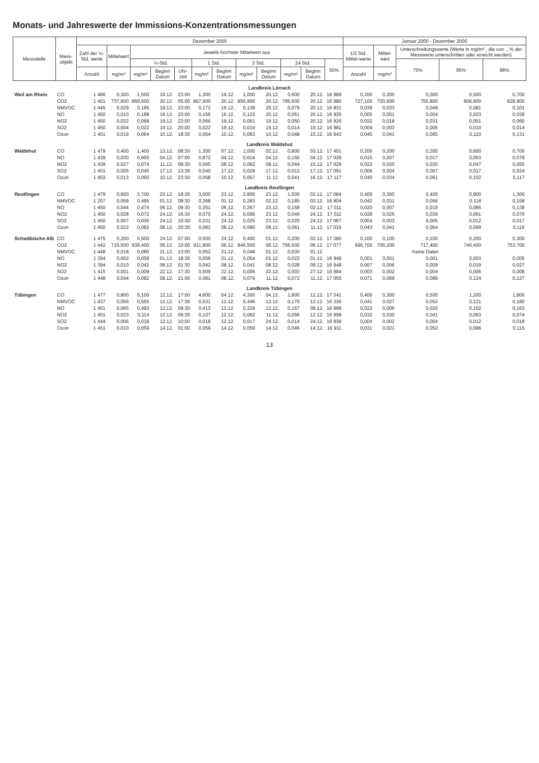Monats- und Jahreswerte der Immissions-Konzentrationsmessungen
| Messstelle | Mess- objekt | Dezember 2000 | | | | | | | | | | | | Januar 2000 - Dezember 2000 | | | | |
| --- | --- | --- | --- | --- | --- | --- | --- | --- | --- | --- | --- | --- | --- | --- | --- | --- | --- | --- |
| | | Zahl der ½-Std. werte | Mittelwert | Jeweils höchster Mittelwert aus | | | | | | | | | | 1/2 Std. Mittel-werte | Mittel-wert | Unterschreitungswerte (Werte in mg/m³ , die von ...% der Messwerte unterschritten oder erreicht werden) | | |
| | | | | ½-Std. | | | 1 Std. | | 3 Std. | | 24 Std. | | 50% | | | 75% | 95% | 98% |
| | | Anzahl | mg/m³ | mg/m³ | Beginn Datum | Uhr-zeit | mg/m³ | Beginn Datum | mg/m³ | Beginn Datum | mg/m³ | Beginn Datum | | Anzahl | mg/m³ | | | |
| Landkreis Lörrach | | | | | | | | | | | | | | | | | | |
| Weil am Rhein | CO | 1 480 | 0,300 | 1,500 | 19.12. | 23:00 | 1,300 | 19.12. | 1,000 | 20.12. | 0,600 | 20.12. | 16 989 | 0,200 | 0,200 | 0,300 | 0,500 | 0,700 |
| | CO2 | 1 451 | 737,600 | 868,600 | 20.12. | 05:00 | 867,500 | 20.12. | 850,900 | 20.12. | 785,600 | 20.12. | 16 980 | 727,100 | 720,600 | 755,800 | 806,900 | 828,900 |
| | NMVOC | 1 445 | 0,029 | 0,195 | 19.12. | 23:00 | 0,172 | 19.12. | 0,138 | 20.12. | 0,079 | 20.12. | 16 831 | 0,039 | 0,033 | 0,049 | 0,081 | 0,101 |
| | NO | 1 450 | 0,010 | 0,188 | 19.12. | 23:00 | 0,156 | 19.12. | 0,123 | 20.12. | 0,051 | 20.12. | 16 926 | 0,005 | 0,001 | 0,004 | 0,023 | 0,038 |
| | NO2 | 1 450 | 0,032 | 0,068 | 19.12. | 23:00 | 0,066 | 19.12. | 0,061 | 19.12. | 0,050 | 20.12. | 16 926 | 0,022 | 0,018 | 0,031 | 0,051 | 0,060 |
| | SO2 | 1 450 | 0,004 | 0,022 | 19.12. | 20:00 | 0,022 | 19.12. | 0,019 | 19.12. | 0,014 | 19.12. | 16 981 | 0,004 | 0,003 | 0,005 | 0,010 | 0,014 |
| | Ozon | 1 451 | 0,019 | 0,064 | 10.12. | 18:30 | 0,064 | 10.12. | 0,063 | 10.12. | 0,048 | 15.12. | 16 643 | 0,045 | 0,041 | 0,065 | 0,110 | 0,131 |
| Landkreis Waldshut | | | | | | | | | | | | | | | | | | |
| Waldshut | CO | 1 479 | 0,400 | 1,400 | 13.12. | 08:30 | 1,200 | 07.12. | 1,000 | 02.12. | 0,800 | 03.12. | 17 451 | 0,200 | 0,200 | 0,300 | 0,600 | 0,700 |
| | NO | 1 439 | 0,030 | 0,950 | 04.12. | 07:00 | 0,872 | 04.12. | 0,614 | 04.12. | 0,155 | 04.12. | 17 029 | 0,015 | 0,007 | 0,017 | 0,053 | 0,079 |
| | NO2 | 1 439 | 0,027 | 0,074 | 11.12. | 08:30 | 0,065 | 08.12. | 0,062 | 08.12. | 0,044 | 15.12. | 17 029 | 0,022 | 0,020 | 0,030 | 0,047 | 0,055 |
| | SO2 | 1 451 | 0,005 | 0,045 | 17.12. | 13:30 | 0,040 | 17.12. | 0,028 | 17.12. | 0,012 | 17.12. | 17 091 | 0,006 | 0,004 | 0,007 | 0,017 | 0,024 |
| | Ozon | 1 453 | 0,013 | 0,060 | 10.12. | 23:30 | 0,058 | 10.12. | 0,057 | 11.12. | 0,041 | 16.12. | 17 117 | 0,040 | 0,034 | 0,061 | 0,102 | 0,117 |
| Landkreis Reutlingen | | | | | | | | | | | | | | | | | | |
| Reutlingen | CO | 1 479 | 0,600 | 3,700 | 23.12. | 18:30 | 3,000 | 23.12. | 2,800 | 23.12. | 1,500 | 02.12. | 17 084 | 0,400 | 0,300 | 0,400 | 0,900 | 1,300 |
| | NMVOC | 1 207 | 0,059 | 0,495 | 01.12. | 08:30 | 0,368 | 01.12. | 0,283 | 02.12. | 0,185 | 02.12. | 16 804 | 0,042 | 0,031 | 0,056 | 0,118 | 0,158 |
| | NO | 1 450 | 0,044 | 0,474 | 06.12. | 09:30 | 0,351 | 06.12. | 0,267 | 23.12. | 0,158 | 02.12. | 17 011 | 0,020 | 0,007 | 0,019 | 0,086 | 0,138 |
| | NO2 | 1 450 | 0,028 | 0,072 | 24.12. | 16:30 | 0,070 | 24.12. | 0,066 | 23.12. | 0,049 | 24.12. | 17 011 | 0,028 | 0,025 | 0,039 | 0,061 | 0,070 |
| | SO2 | 1 450 | 0,007 | 0,036 | 24.12. | 10:30 | 0,031 | 24.12. | 0,025 | 23.12. | 0,020 | 24.12. | 17 067 | 0,004 | 0,003 | 0,005 | 0,012 | 0,017 |
| | Ozon | 1 450 | 0,022 | 0,082 | 08.12. | 20:30 | 0,082 | 08.12. | 0,080 | 08.12. | 0,061 | 11.12. | 17 016 | 0,043 | 0,041 | 0,064 | 0,099 | 0,116 |
| Schwäbische Alb | CO | 1 475 | 0,200 | 0,500 | 24.12. | 07:00 | 0,500 | 24.12. | 0,400 | 01.12. | 0,200 | 02.12. | 17 380 | 0,100 | 0,100 | 0,100 | 0,200 | 0,300 |
| | CO2 | 1 442 | 715,500 | 938,400 | 06.12. | 10:00 | 911,900 | 06.12. | 846,500 | 06.12. | 756,500 | 06.12. | 17 077 | 696,700 | 700,200 | 717,400 | 740,400 | 753,700 |
| | NMVOC | 1 448 | 0,018 | 0,080 | 21.12. | 13:00 | 0,052 | 21.12. | 0,048 | 01.12. | 0,030 | 01.12. | Keine Daten | | | | | |
| | NO | 1 394 | 0,002 | 0,058 | 01.12. | 18:30 | 0,056 | 01.12. | 0,054 | 01.12. | 0,022 | 01.12. | 16 948 | 0,001 | 0,001 | 0,001 | 0,003 | 0,005 |
| | NO2 | 1 394 | 0,010 | 0,042 | 08.12. | 01:30 | 0,042 | 08.12. | 0,041 | 08.12. | 0,028 | 08.12. | 16 948 | 0,007 | 0,006 | 0,009 | 0,019 | 0,027 |
| | SO2 | 1 415 | 0,001 | 0,009 | 22.12. | 17:30 | 0,009 | 22.12. | 0,006 | 22.12. | 0,003 | 27.12. | 16 984 | 0,003 | 0,002 | 0,004 | 0,006 | 0,008 |
| | Ozon | 1 448 | 0,044 | 0,082 | 08.12. | 21:00 | 0,081 | 08.12. | 0,079 | 11.12. | 0,072 | 11.12. | 17 055 | 0,071 | 0,069 | 0,089 | 0,124 | 0,137 |
| Landkreis Tübingen | | | | | | | | | | | | | | | | | | |
| Tübingen | CO | 1 477 | 0,800 | 5,100 | 12.12. | 17:00 | 4,600 | 04.12. | 4,300 | 04.12. | 1,800 | 12.12. | 17 341 | 0,400 | 0,300 | 0,500 | 1,200 | 1,800 |
| | NMVOC | 1 437 | 0,056 | 0,555 | 12.12. | 17:30 | 0,531 | 12.12. | 0,446 | 12.12. | 0,170 | 12.12. | 16 336 | 0,041 | 0,027 | 0,052 | 0,121 | 0,180 |
| | NO | 1 451 | 0,065 | 0,493 | 12.12. | 09:30 | 0,413 | 12.12. | 0,329 | 12.12. | 0,167 | 08.12. | 16 998 | 0,022 | 0,006 | 0,020 | 0,102 | 0,163 |
| | NO2 | 1 451 | 0,033 | 0,114 | 12.12. | 09:30 | 0,107 | 12.12. | 0,082 | 11.12. | 0,056 | 12.12. | 16 998 | 0,032 | 0,030 | 0,041 | 0,063 | 0,074 |
| | SO2 | 1 444 | 0,006 | 0,018 | 12.12. | 10:00 | 0,018 | 12.12. | 0,017 | 24.12. | 0,014 | 24.12. | 16 938 | 0,004 | 0,002 | 0,004 | 0,012 | 0,018 |
| | Ozon | 1 451 | 0,010 | 0,059 | 14.12. | 01:00 | 0,059 | 14.12. | 0,059 | 14.12. | 0,046 | 14.12. | 16 911 | 0,031 | 0,021 | 0,052 | 0,096 | 0,115 |
13